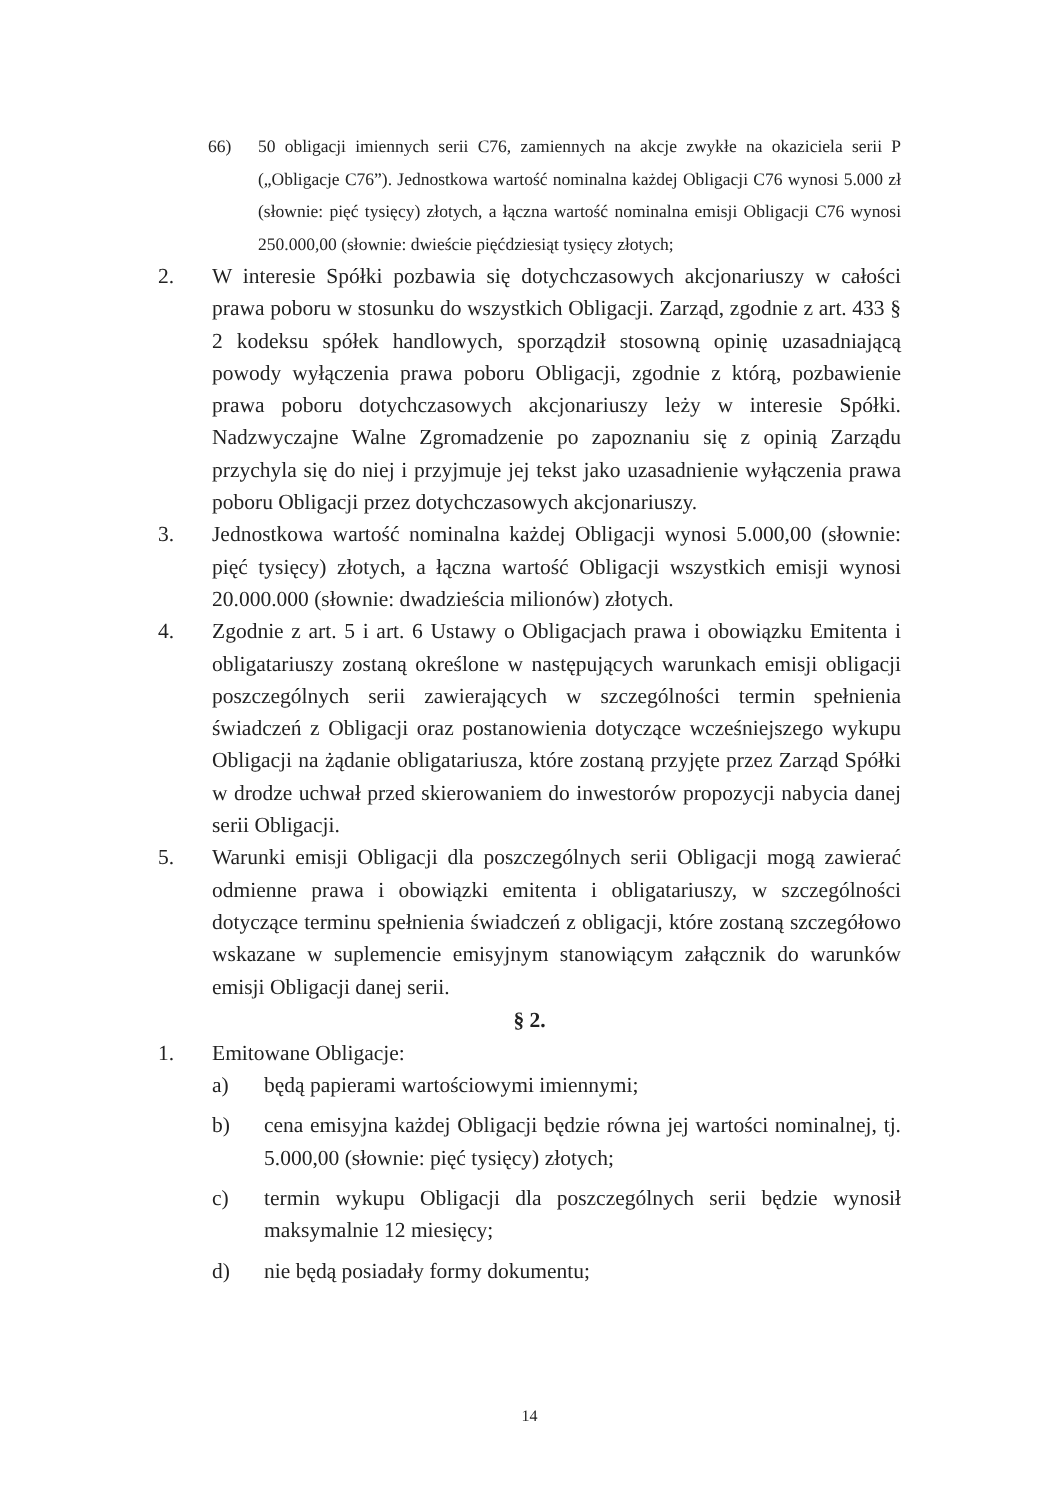66) 50 obligacji imiennych serii C76, zamiennych na akcje zwykłe na okaziciela serii P („Obligacje C76”). Jednostkowa wartość nominalna każdej Obligacji C76 wynosi 5.000 zł (słownie: pięć tysięcy) złotych, a łączna wartość nominalna emisji Obligacji C76 wynosi 250.000,00 (słownie: dwieście pięćdziesiąt tysięcy złotych;
2. W interesie Spółki pozbawia się dotychczasowych akcjonariuszy w całości prawa poboru w stosunku do wszystkich Obligacji. Zarząd, zgodnie z art. 433 § 2 kodeksu spółek handlowych, sporządził stosowną opinię uzasadniającą powody wyłączenia prawa poboru Obligacji, zgodnie z którą, pozbawienie prawa poboru dotychczasowych akcjonariuszy leży w interesie Spółki. Nadzwyczajne Walne Zgromadzenie po zapoznaniu się z opinią Zarządu przychyla się do niej i przyjmuje jej tekst jako uzasadnienie wyłączenia prawa poboru Obligacji przez dotychczasowych akcjonariuszy.
3. Jednostkowa wartość nominalna każdej Obligacji wynosi 5.000,00 (słownie: pięć tysięcy) złotych, a łączna wartość Obligacji wszystkich emisji wynosi 20.000.000 (słownie: dwadzieścia milionów) złotych.
4. Zgodnie z art. 5 i art. 6 Ustawy o Obligacjach prawa i obowiązku Emitenta i obligatariuszy zostaną określone w następujących warunkach emisji obligacji poszczególnych serii zawierających w szczególności termin spełnienia świadczeń z Obligacji oraz postanowienia dotyczące wcześniejszego wykupu Obligacji na żądanie obligatariusza, które zostaną przyjęte przez Zarząd Spółki w drodze uchwał przed skierowaniem do inwestorów propozycji nabycia danej serii Obligacji.
5. Warunki emisji Obligacji dla poszczególnych serii Obligacji mogą zawierać odmienne prawa i obowiązki emitenta i obligatariuszy, w szczególności dotyczące terminu spełnienia świadczeń z obligacji, które zostaną szczegółowo wskazane w suplemencie emisyjnym stanowiącym załącznik do warunków emisji Obligacji danej serii.
§ 2.
1. Emitowane Obligacje:
a) będą papierami wartościowymi imiennymi;
b) cena emisyjna każdej Obligacji będzie równa jej wartości nominalnej, tj. 5.000,00 (słownie: pięć tysięcy) złotych;
c) termin wykupu Obligacji dla poszczególnych serii będzie wynosił maksymalnie 12 miesięcy;
d) nie będą posiadały formy dokumentu;
14